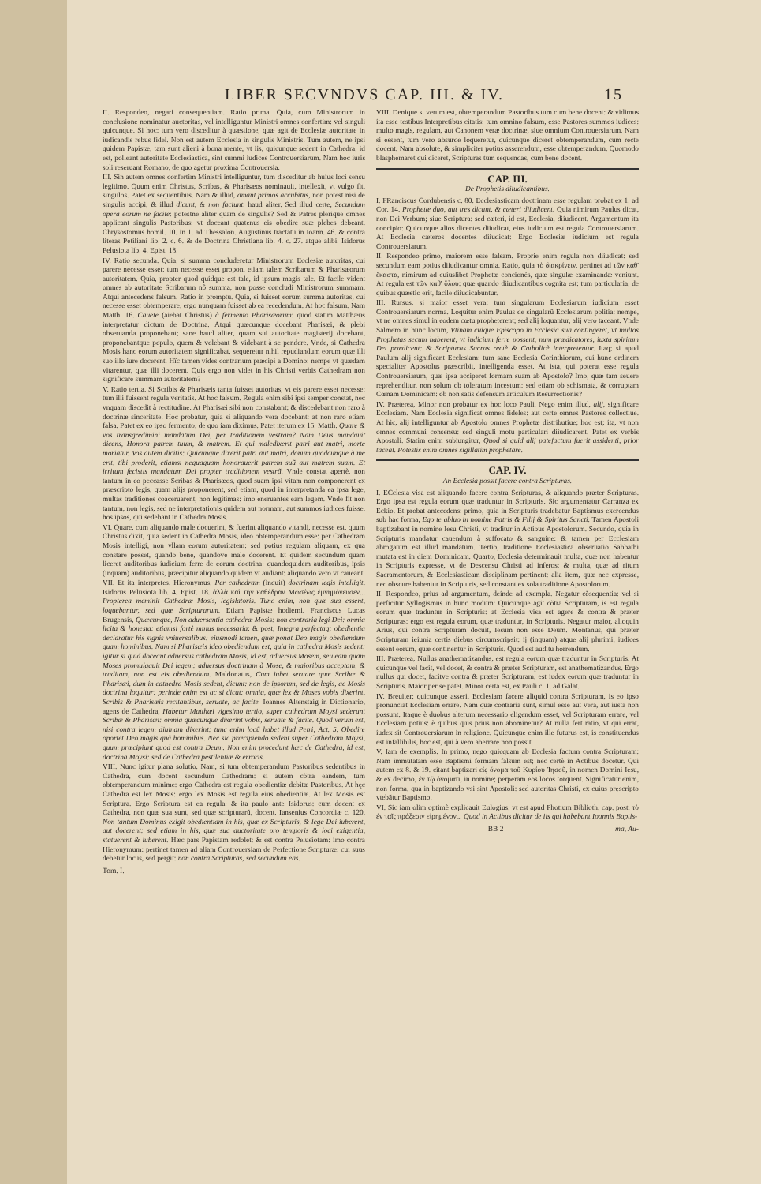LIBER SECVNDVS CAP. III. & IV. 15
II. Respondeo, negari consequentiam. Ratio prima. Quia, cum Ministrorum in conclusione nominatur auctoritas, vel intelliguntur Ministri omnes confertim: vel singuli quicunque. Si hoc: tum vero disceditur à quæstione, quæ agit de Ecclesiæ autoritate in iudicandis rebus fidei. Non est autem Ecclesia in singulis Ministris. Tum autem, ne ipsi quidem Papistæ, tam sunt alieni à bona mente, vt iis, quicunque sedent in Cathedra, id est, polleant autoritate Ecclesiastica, sint summi iudices Controuersiarum. Nam hoc iuris soli reseruant Romano, de quo agetur proxima Controuersia.
III. Sin autem omnes confertim Ministri intelliguntur, tum disceditur ab huius loci sensu legitimo. Quum enim Christus, Scribas, & Pharisæos nominauit, intellexit, vt vulgo fit, singulos. Patet ex sequentibus. Nam & illud, amant primos accubitus, non potest nisi de singulis accipi, & illud dicunt, & non faciunt: haud aliter. Sed illud certe, Secundum opera eorum ne facite: potestne aliter quam de singulis? Sed & Patres plerique omnes applicant singulis Pastoribus: vt doceant quatenus eis obedire suæ plebes debeant. Chrysostomus homil. 10. in 1. ad Thessalon. Augustinus tractatu in Ioann. 46. & contra literas Petiliani lib. 2. c. 6. & de Doctrina Christiana lib. 4. c. 27. atque alibi. Isidorus Pelusiota lib. 4. Epist. 18.
IV. Ratio secunda. Quia, si summa concluderetur Ministrorum Ecclesiæ autoritas, cui parere necesse esset: tum necesse esset proponi etiam talem Scribarum & Pharisæorum autoritatem. Quia, propter quod quidque est tale, id ipsum magis tale. Et facile vident omnes ab autoritate Scribarum nô summa, non posse concludi Ministrorum summam. Atqui antecedens falsum. Ratio in promptu. Quia, si fuisset eorum summa autoritas, cui necesse esset obtemperare, ergo nunquam fuisset ab ea recedendum. At hoc falsum. Nam Matth. 16. Cauete (aiebat Christus) à fermento Pharisæorum: quod statim Matthæus interpretatur dictum de Doctrina. Atqui quæcunque docebant Pharisæi, & plebi obseruanda proponebant; sane haud aliter, quam sui autoritate magisterij docebant, proponebantque populo, quem & volebant & videbant à se pendere. Vnde, si Cathedra Mosis hanc eorum autoritatem significabat, sequeretur nihil repudiandum eorum quæ illi suo illo iure docerent. Hîc tamen vides contrarium præcipi a Domino: nempe vt quædam vitarentur, quæ illi docerent. Quis ergo non videt in his Christi verbis Cathedram non significare summam autoritatem?
V. Ratio tertia. Si Scribis & Pharisæis tanta fuisset autoritas, vt eis parere esset necesse: tum illi fuissent regula veritatis. At hoc falsum. Regula enim sibi ipsi semper constat, nec vnquam discedit à rectitudine. At Pharisæi sibi non constabant; & discedebant non raro à doctrinæ sinceritate. Hoc probatur, quia si aliquando vera docebant: at non raro etiam falsa. Patet ex eo ipso fermento, de quo iam diximus. Patet iterum ex 15. Matth. Quare & vos transgredimini mandatum Dei, per traditionem vestram? Nam Deus mandauit dicens, Honora patrem tuum, & matrem. Et qui maledixerit patri aut matri, morte moriatur. Vos autem dicitis: Quicunque dixerit patri aut matri, donum quodcunque à me erit, tibi proderit, etiamsi nequaquam honorauerit patrem suũ aut matrem suam. Et irritum fecistis mandatum Dei propter traditionem vestrã. Vnde constat apertè, non tantum in eo peccasse Scribas & Pharisæos, quod suam ipsi vitam non componerent ex præscripto legis, quam alijs proponerent, sed etiam, quod in interpretanda ea ipsa lege, multas traditiones coaceruarent, non legitimas: imo eneruantes eam legem. Vnde fit non tantum, non legis, sed ne interpretationis quidem aut normam, aut summos iudices fuisse, hos ipsos, qui sedebant in Cathedra Mosis.
VI. Quare, cum aliquando male docuerint, & fuerint aliquando vitandi, necesse est, quum Christus dixit, quia sedent in Cathedra Mosis, ideo obtemperandum esse: per Cathedram Mosis intelligi, non vllam eorum autoritatem: sed potius regulam aliquam, ex qua constare posset, quando bene, quandove male docerent. Et quidem secundum quam liceret auditoribus iudicium ferre de eorum doctrina: quandoquidem auditoribus, ipsis (inquam) auditoribus, præcipitur aliquando quidem vt audiant: aliquando vero vt caueant.
VII. Et ita interpretes. Hieronymus, Per cathedram (inquit) doctrinam legis intelligit. Isidorus Pelusiota lib. 4. Epist. 18. ἀλλὰ καὶ τὴν καθέδραν Μωσέως ἐμνημόνευσεν... Propterea meminit Cathedræ Mosis, legislatoris. Tunc enim, non quæ sua essent, loquebantur, sed quæ Scripturarum. Etiam Papistæ hodierni. Franciscus Lucas Brugensis, Quæcunque, Non aduersantia cathedræ Mosis: non contraria legi Dei: omnia licita & honesta: etiamsi fortè minus necessaria: & post, Integra perfectaq; obedientia declaratur his signis vniuersalibus: eiusmodi tamen, quæ ponat Deo magis obediendum quam hominibus. Nam si Pharisæis ideo obediendum est, quia in cathedra Mosis sedent: igitur si quid doceant aduersus cathedram Mosis, id est, aduersus Mosem, seu eam quam Moses promulgauit Dei legem: aduersus doctrinam à Mose, & maioribus acceptam, & traditam, non est eis obediendum. Maldonatus, Cum iubet seruare quæ Scribæ & Pharisæi, dum in cathedra Mosis sedent, dicunt: non de ipsorum, sed de legis, ac Mosis doctrina loquitur: perinde enim est ac si dicat: omnia, quæ lex & Moses vobis dixerint, Scribis & Pharisæis recitantibus, seruate, ac facite. Ioannes Altenstaig in Dictionario, agens de Cathedra; Habetur Matthæi vigesimo tertio, super cathedram Moysi sederunt Scribæ & Pharisæi: omnia quæcunque dixerint vobis, seruate & facite. Quod verum est, nisi contra legem diuinam dixerint: tunc enim locũ habet illud Petri, Act. 5. Obedire oportet Deo magis quã hominibus. Nec sic præcipiendo sedent super Cathedram Moysi, quum præcipiunt quod est contra Deum. Non enim procedunt hæc de Cathedra, id est, doctrina Moysi: sed de Cathedra pestilentiæ & erroris.
VIII. Nunc igitur plana solutio. Nam, si tum obtemperandum Pastoribus sedentibus in Cathedra, cum docent secundum Cathedram: si autem cõtra eandem, tum obtemperandum minime: ergo Cathedra est regula obedientiæ debitæ Pastoribus. At hęc Cathedra est lex Mosis: ergo lex Mosis est regula eius obedientiæ. At lex Mosis est Scriptura. Ergo Scriptura est ea regula: & ita paulo ante Isidorus: cum docent ex Cathedra, non quæ sua sunt, sed quæ scripturarũ, docent. Iansenius Concordiæ c. 120. Non tantum Dominus exigit obedientiam in his, quæ ex Scripturis, & lege Dei iuberent, aut docerent: sed etiam in his, quæ sua auctoritate pro temporis & loci exigentia, statuerent & iuberent. Hæc pars Papistam redolet: & est contra Pelusiotam: imo contra Hieronymum: pertinet tamen ad aliam Controuersiam de Perfectione Scripturæ: cui suus debetur locus, sed pergit: non contra Scripturas, sed secundum eas.
Tom. I.
VIII. Denique si verum est, obtemperandum Pastoribus tum cum bene docent: & vidimus ita esse testibus Interpretibus citatis: tum omnino falsum, esse Pastores summos iudices: multo magis, regulam, aut Canonem veræ doctrinæ, siue omnium Controuersiarum. Nam si essent, tum vero absurde loqueretur, quicunque diceret obtemperandum, cum recte docent. Nam absolute, & simpliciter potius asserendum, esse obtemperandum. Quomodo blasphemaret qui diceret, Scripturas tum sequendas, cum bene docent.
CAP. III.
De Prophetis diiudicantibus.
I. FRanciscus Cordubensis c. 80. Ecclesiasticam doctrinam esse regulam probat ex 1. ad Cor. 14. Prophetæ duo, aut tres dicant, & cæteri diiudicent. Quia nimirum Paulus dicat, non Dei Verbum; siue Scriptura: sed cæteri, id est, Ecclesia, diiudicent. Argumentum ita concipio: Quicunque alios dicentes diiudicat, eius iudicium est regula Controuersiarum. At Ecclesia cæteros docentes diiudicat: Ergo Ecclesiæ iudicium est regula Controuersiarum.
II. Respondeo primo, maiorem esse falsam. Proprie enim regula non diiudicat: sed secundum eam potius diiudicantur omnia. Ratio, quia τὸ διακρίνειν, pertinet ad τῶν καθ' ἕκαστα, nimirum ad cuiuslibet Prophetæ concionés, quæ singulæ examinandæ veniunt. At regula est τῶν καθ' ὅλου: quæ quando diiudicantibus cognita est: tum particularia, de quibus quæstio erit, facile diiudicabuntur.
III. Rursus, si maior esset vera: tum singularum Ecclesiarum iudicium esset Controuersiarum norma. Loquitur enim Paulus de singularũ Ecclesiarum politia: nempe, vt ne omnes simul in eodem cœtu propheterent; sed alij loquantur, alij vero taceant. Vnde Salmero in hunc locum, Vtinam cuique Episcopo in Ecclesia sua contingeret, vt multos Prophetas secum haberent, vt iudicium ferre possent, num prædicatores, iuxta spiritum Dei prædicent: & Scripturas Sacras rectè & Catholicè interpretentur. Itaq; si apud Paulum alij significant Ecclesiam: tum sane Ecclesia Corinthiorum, cui hunc ordinem specialiter Apostolus præscribit, intelligenda esset. At ista, qui poterat esse regula Controuersiarum, quæ ipsa acciperet formam suam ab Apostolo? Imo, quæ tam seuere reprehenditur, non solum ob toleratum incestum: sed etiam ob schismata, & corruptam Cœnam Dominicam: ob non satis defensum articulum Resurrectionis?
IV. Præterea, Minor non probatur ex hoc loco Pauli. Nego enim illud, alij, significare Ecclesiam. Nam Ecclesia significat omnes fideles: aut certe omnes Pastores collectiue. At hic, alij intelliguntur ab Apostolo omnes Prophetæ distributiue; hoc est; ita, vt non omnes communi consensu: sed singuli motu particulari diiudicarent. Patet ex verbis Apostoli. Statim enim subiungitur, Quod si quid alij patefactum fuerit assidenti, prior taceat. Potestis enim omnes sigillatim prophetare.
CAP. IV.
An Ecclesia possit facere contra Scripturas.
I. ECclesia visa est aliquando facere contra Scripturas, & aliquando præter Scripturas. Ergo ipsa est regula eorum quæ traduntur in Scripturis. Sic argumentatur Carranza ex Eckio. Et probat antecedens: primo, quia in Scripturis tradebatur Baptismus exercendus sub hac forma, Ego te abluo in nomine Patris & Filij & Spiritus Sancti. Tamen Apostoli baptizabant in nomine Iesu Christi, vt traditur in Actibus Apostolorum. Secundo, quia in Scripturis mandatur cauendum à suffocato & sanguine: & tamen per Ecclesiam abrogatum est illud mandatum. Tertio, traditione Ecclesiastica obseruatio Sabbathi mutata est in diem Dominicam. Quarto, Ecclesia determinauit multa, quæ non habentur in Scripturis expresse, vt de Descensu Christi ad inferos: & multa, quæ ad ritum Sacramentorum, & Ecclesiasticam disciplinam pertinent: alia item, quæ nec expresse, nec obscure habentur in Scripturis, sed constant ex sola traditione Apostolorum.
II. Respondeo, prius ad argumentum, deinde ad exempla. Negatur cõsequentia: vel si perficitur Syllogismus in hunc modum: Quicunque agit cõtra Scripturam, is est regula eorum quæ traduntur in Scripturis: at Ecclesia visa est agere & contra & præter Scripturas: ergo est regula eorum, quæ traduntur, in Scripturis. Negatur maior, alioquin Arius, qui contra Scripturam docuit, Iesum non esse Deum. Montanus, qui præter Scripturam ieiunia certis diebus circumscripsit: ij (inquam) atque alij plurimi, iudices essent eorum, quæ continentur in Scripturis. Quod est auditu horrendum.
III. Præterea, Nullus anathematizandus, est regula eorum quæ traduntur in Scripturis. At quicunque vel facit, vel docet, & contra & præter Scripturam, est anathematizandus. Ergo nullus qui docet, facitve contra & præter Scripturam, est iudex eorum quæ traduntur in Scripturis. Maior per se patet. Minor certa est, ex Pauli c. 1. ad Galat.
IV. Breuiter; quicunque asserit Ecclesiam facere aliquid contra Scripturam, is eo ipso pronunciat Ecclesiam errare. Nam quæ contraria sunt, simul esse aut vera, aut iusta non possunt. Itaque è duobus alterum necessario eligendum esset, vel Scripturam errare, vel Ecclesiam potius: è quibus quis prius non abominetur? At nulla fert ratio, vt qui errat, iudex sit Controuersiarum in religione. Quicunque enim ille futurus est, is constituendus est infallibilis, hoc est, qui à vero aberrare non possit.
V. Iam de exemplis. In primo, nego quicquam ab Ecclesia factum contra Scripturam: Nam immutatam esse Baptismi formam falsum est; nec certè in Actibus docetur. Qui autem ex 8. & 19. citant baptizari εἰς ὄνομα τοῦ Κυρίου Ἰησοῦ, in nomen Domini Iesu, & ex decimo, ἐν τῷ ὀνόματι, in nomine; perperam eos locos torquent. Significatur enim, non forma, qua in baptizando vsi sint Apostoli: sed autoritas Christi, ex cuius pręscripto vtebãtur Baptismo.
VI. Sic iam olim optimè explicauit Eulogius, vt est apud Photium Biblioth. cap. post. τὸ ἐν ταῖς πράξεσιν εἰρημένον... Quod in Actibus dicitur de iis qui habebant Ioannis Baptis-
BB 2 ma, Au-